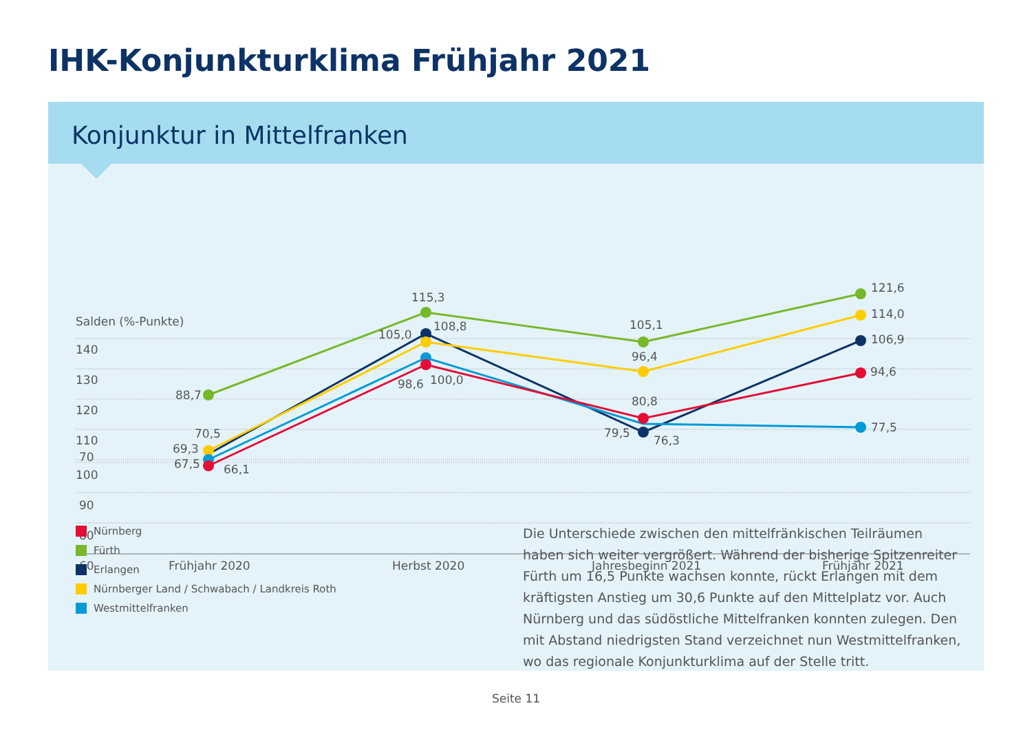IHK-Konjunkturklima Frühjahr 2021
Konjunktur in Mittelfranken
Salden (%-Punkte)
140
130
120
110
100
90
80
60
Frühjahr 2020
Herbst 2020
Jahresbeginn 2021
Frühjahr 2021
70
88,7
70,5
69,3
67,5
66,1
115,3
105,0
108,8
98,6
100,0
105,1
96,4
80,8
79,5
76,3
121,6
114,0
106,9
94,6
77,5
Nürnberg
Fürth
Erlangen
Nürnberger Land / Schwabach / Landkreis Roth
Westmittelfranken
Die Unterschiede zwischen den mittelfränkischen Teilräumen haben sich weiter vergrößert. Während der bisherige Spitzenreiter Fürth um 16,5 Punkte wachsen konnte, rückt Erlangen mit dem kräftigsten Anstieg um 30,6 Punkte auf den Mittelplatz vor. Auch Nürnberg und das südöstliche Mittelfranken konnten zulegen. Den mit Abstand niedrigsten Stand verzeichnet nun Westmittelfranken, wo das regionale Konjunkturklima auf der Stelle tritt.
Seite 11